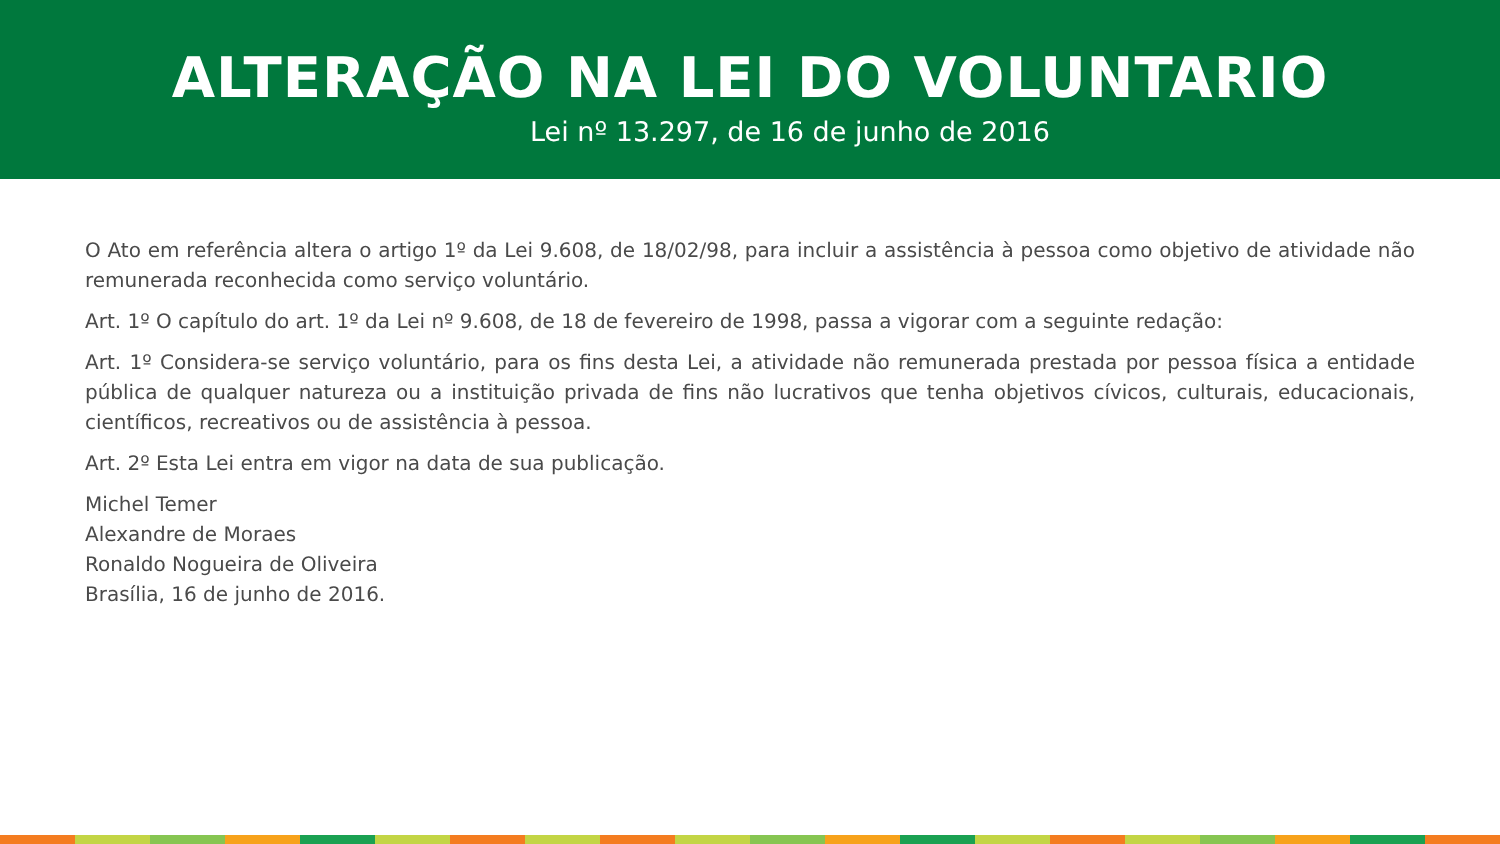ALTERAÇÃO NA LEI DO VOLUNTARIO
Lei nº 13.297, de 16 de junho de 2016
O Ato em referência altera o artigo 1º da Lei 9.608, de 18/02/98, para incluir a assistência à pessoa como objetivo de atividade não remunerada reconhecida como serviço voluntário.
Art. 1º O capítulo do art. 1º da Lei nº 9.608, de 18 de fevereiro de 1998, passa a vigorar com a seguinte redação:
Art. 1º Considera-se serviço voluntário, para os fins desta Lei, a atividade não remunerada prestada por pessoa física a entidade pública de qualquer natureza ou a instituição privada de fins não lucrativos que tenha objetivos cívicos, culturais, educacionais, científicos, recreativos ou de assistência à pessoa.
Art. 2º Esta Lei entra em vigor na data de sua publicação.
Michel Temer
Alexandre de Moraes
Ronaldo Nogueira de Oliveira
Brasília, 16 de junho de 2016.